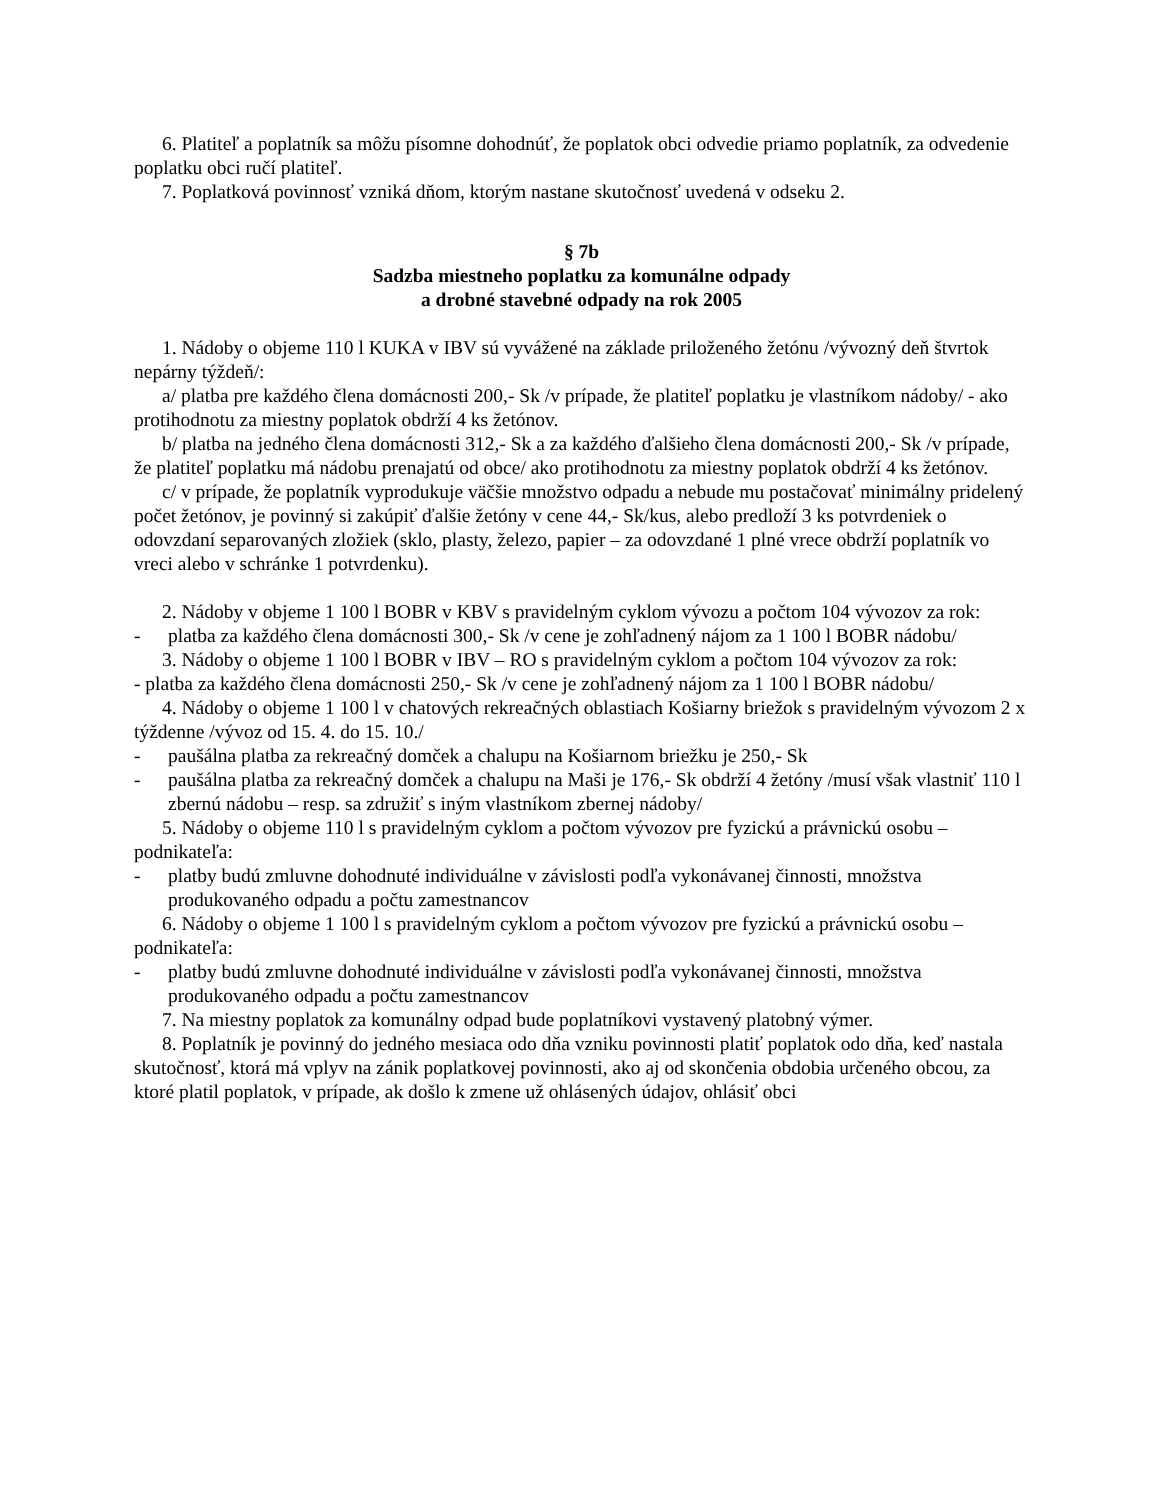6. Platiteľ a poplatník sa môžu písomne dohodnúť, že poplatok obci odvedie priamo poplatník, za odvedenie poplatku obci ručí platiteľ.
7. Poplatková povinnosť vzniká dňom, ktorým nastane skutočnosť uvedená v odseku 2.
§ 7b
Sadzba miestneho poplatku za komunálne odpady
a drobné stavebné odpady na rok 2005
1. Nádoby o objeme 110 l KUKA v IBV sú vyvážené na základe priloženého žetónu /vývozný deň štvrtok nepárny týždeň/:
a/ platba pre každého člena domácnosti 200,- Sk /v prípade, že platiteľ poplatku je vlastníkom nádoby/ - ako protihodnotu za miestny poplatok obdrží 4 ks žetónov.
b/ platba na jedného člena domácnosti 312,- Sk a za každého ďalšieho člena domácnosti 200,- Sk /v prípade, že platiteľ poplatku má nádobu prenajatú od obce/ ako protihodnotu za miestny poplatok obdrží 4 ks žetónov.
c/ v prípade, že poplatník vyprodukuje väčšie množstvo odpadu a nebude mu postačovať minimálny pridelený počet žetónov, je povinný si zakúpiť ďalšie žetóny v cene 44,- Sk/kus, alebo predloží 3 ks potvrdeniek o odovzdaní separovaných zložiek (sklo, plasty, železo, papier – za odovzdané 1 plné vrece obdrží poplatník vo vreci alebo v schránke 1 potvrdenku).
2. Nádoby v objeme 1 100 l BOBR v KBV s pravidelným cyklom vývozu a počtom 104 vývozov za rok:
- platba za každého člena domácnosti 300,- Sk /v cene je zohľadnený nájom za 1 100 l BOBR nádobu/
3. Nádoby o objeme 1 100 l BOBR v IBV – RO s pravidelným cyklom a počtom 104 vývozov za rok:
- platba za každého člena domácnosti 250,- Sk /v cene je zohľadnený nájom za 1 100 l BOBR nádobu/
4. Nádoby o objeme 1 100 l v chatových rekreačných oblastiach Košiarny briežok s pravidelným vývozom 2 x týždenne /vývoz od 15. 4. do 15. 10./
- paušálna platba za rekreačný domček a chalupu na Košiarnom briežku je 250,- Sk
- paušálna platba za rekreačný domček a chalupu na Maši je 176,- Sk obdrží 4 žetóny /musí však vlastniť 110 l zbernú nádobu – resp. sa združiť s iným vlastníkom zbernej nádoby/
5. Nádoby o objeme 110 l s pravidelným cyklom a počtom vývozov pre fyzickú a právnickú osobu – podnikateľa:
- platby budú zmluvne dohodnuté individuálne v závislosti podľa vykonávanej činnosti, množstva produkovaného odpadu a počtu zamestnancov
6. Nádoby o objeme 1 100 l s pravidelným cyklom a počtom vývozov pre fyzickú a právnickú osobu – podnikateľa:
- platby budú zmluvne dohodnuté individuálne v závislosti podľa vykonávanej činnosti, množstva produkovaného odpadu a počtu zamestnancov
7. Na miestny poplatok za komunálny odpad bude poplatníkovi vystavený platobný výmer.
8. Poplatník je povinný do jedného mesiaca odo dňa vzniku povinnosti platiť poplatok odo dňa, keď nastala skutočnosť, ktorá má vplyv na zánik poplatkovej povinnosti, ako aj od skončenia obdobia určeného obcou, za ktoré platil poplatok, v prípade, ak došlo k zmene už ohlásených údajov, ohlásiť obci